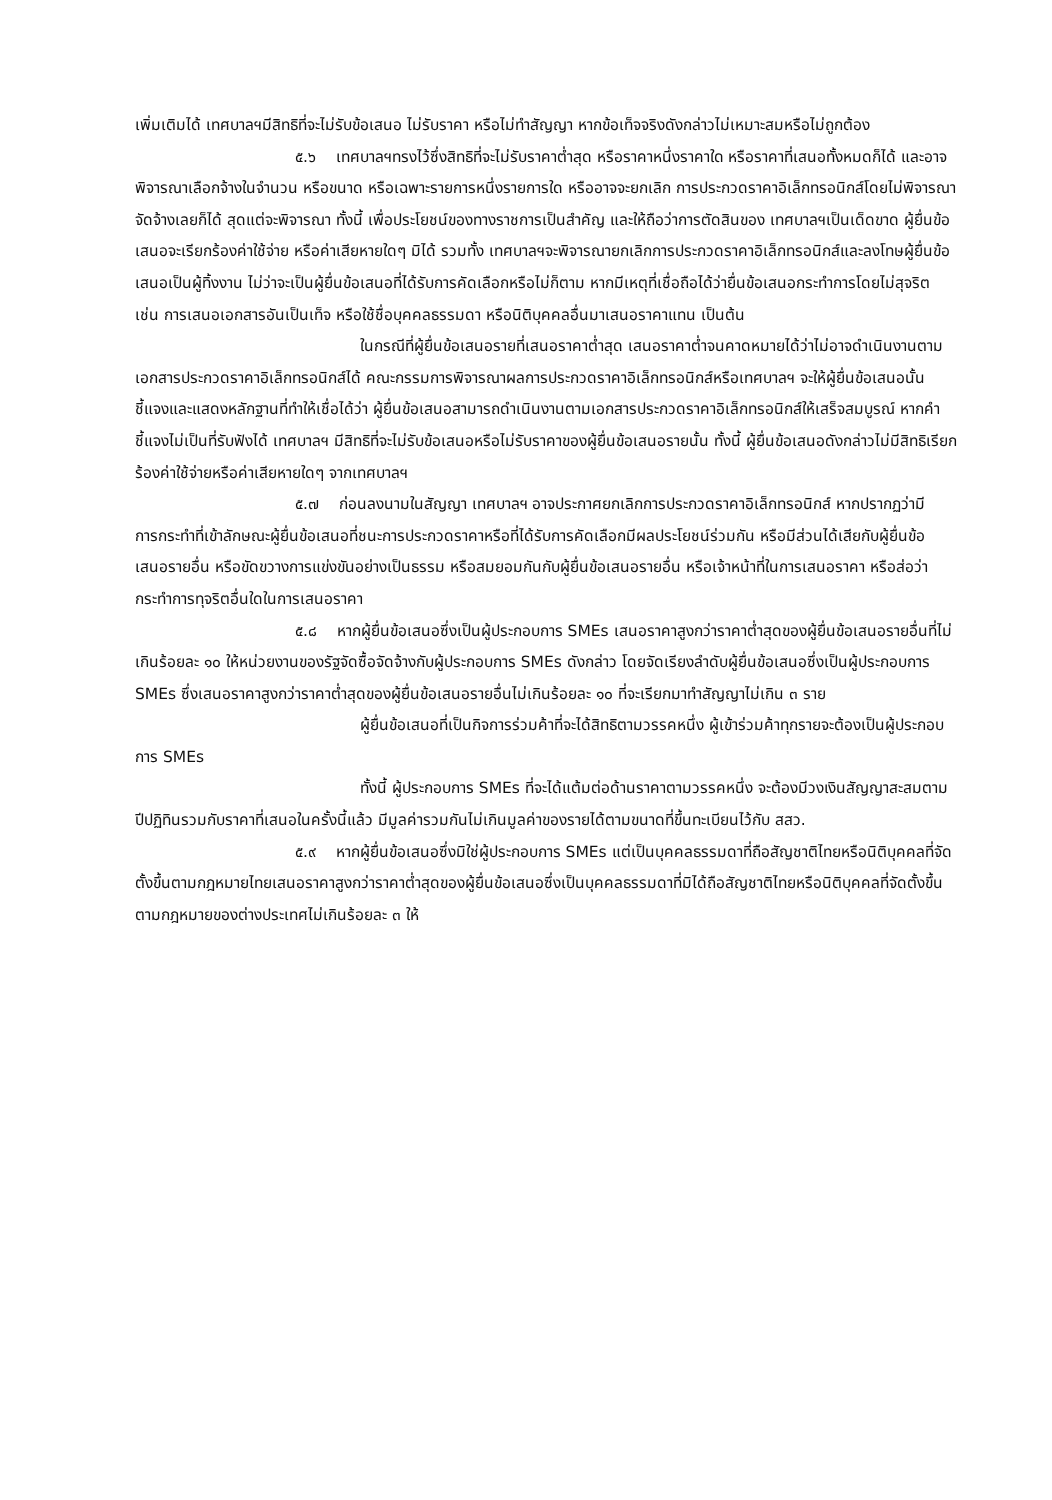เพิ่มเติมได้ เทศบาลฯมีสิทธิที่จะไม่รับข้อเสนอ ไม่รับราคา หรือไม่ทำสัญญา หากข้อเท็จจริงดังกล่าวไม่เหมาะสมหรือไม่ถูกต้อง
๕.๖ เทศบาลฯทรงไว้ซึ่งสิทธิที่จะไม่รับราคาต่ำสุด หรือราคาหนึ่งราคาใด หรือราคาที่เสนอทั้งหมดก็ได้ และอาจพิจารณาเลือกจ้างในจำนวน หรือขนาด หรือเฉพาะรายการหนึ่งรายการใด หรืออาจจะยกเลิก การประกวดราคาอิเล็กทรอนิกส์โดยไม่พิจารณาจัดจ้างเลยก็ได้ สุดแต่จะพิจารณา ทั้งนี้ เพื่อประโยชน์ของทางราชการเป็นสำคัญ และให้ถือว่าการตัดสินของ เทศบาลฯเป็นเด็ดขาด ผู้ยื่นข้อเสนอจะเรียกร้องค่าใช้จ่าย หรือค่าเสียหายใดๆ มิได้ รวมทั้ง เทศบาลฯจะพิจารณายกเลิกการประกวดราคาอิเล็กทรอนิกส์และลงโทษผู้ยื่นข้อเสนอเป็นผู้ทิ้งงาน ไม่ว่าจะเป็นผู้ยื่นข้อเสนอที่ได้รับการคัดเลือกหรือไม่ก็ตาม หากมีเหตุที่เชื่อถือได้ว่ายื่นข้อเสนอกระทำการโดยไม่สุจริต เช่น การเสนอเอกสารอันเป็นเท็จ หรือใช้ชื่อบุคคลธรรมดา หรือนิติบุคคลอื่นมาเสนอราคาแทน เป็นต้น
ในกรณีที่ผู้ยื่นข้อเสนอรายที่เสนอราคาต่ำสุด เสนอราคาต่ำจนคาดหมายได้ว่าไม่อาจดำเนินงานตามเอกสารประกวดราคาอิเล็กทรอนิกส์ได้ คณะกรรมการพิจารณาผลการประกวดราคาอิเล็กทรอนิกส์หรือเทศบาลฯ จะให้ผู้ยื่นข้อเสนอนั้นชี้แจงและแสดงหลักฐานที่ทำให้เชื่อได้ว่า ผู้ยื่นข้อเสนอสามารถดำเนินงานตามเอกสารประกวดราคาอิเล็กทรอนิกส์ให้เสร็จสมบูรณ์ หากคำชี้แจงไม่เป็นที่รับฟังได้ เทศบาลฯ มีสิทธิที่จะไม่รับข้อเสนอหรือไม่รับราคาของผู้ยื่นข้อเสนอรายนั้น ทั้งนี้ ผู้ยื่นข้อเสนอดังกล่าวไม่มีสิทธิเรียกร้องค่าใช้จ่ายหรือค่าเสียหายใดๆ จากเทศบาลฯ
๕.๗ ก่อนลงนามในสัญญา เทศบาลฯ อาจประกาศยกเลิกการประกวดราคาอิเล็กทรอนิกส์ หากปรากฏว่ามีการกระทำที่เข้าลักษณะผู้ยื่นข้อเสนอที่ชนะการประกวดราคาหรือที่ได้รับการคัดเลือกมีผลประโยชน์ร่วมกัน หรือมีส่วนได้เสียกับผู้ยื่นข้อเสนอรายอื่น หรือขัดขวางการแข่งขันอย่างเป็นธรรม หรือสมยอมกันกับผู้ยื่นข้อเสนอรายอื่น หรือเจ้าหน้าที่ในการเสนอราคา หรือส่อว่ากระทำการทุจริตอื่นใดในการเสนอราคา
๕.๘ หากผู้ยื่นข้อเสนอซึ่งเป็นผู้ประกอบการ SMEs เสนอราคาสูงกว่าราคาต่ำสุดของผู้ยื่นข้อเสนอรายอื่นที่ไม่เกินร้อยละ ๑๐ ให้หน่วยงานของรัฐจัดซื้อจัดจ้างกับผู้ประกอบการ SMEs ดังกล่าว โดยจัดเรียงลำดับผู้ยื่นข้อเสนอซึ่งเป็นผู้ประกอบการ SMEs ซึ่งเสนอราคาสูงกว่าราคาต่ำสุดของผู้ยื่นข้อเสนอรายอื่นไม่เกินร้อยละ ๑๐ ที่จะเรียกมาทำสัญญาไม่เกิน ๓ ราย
ผู้ยื่นข้อเสนอที่เป็นกิจการร่วมค้าที่จะได้สิทธิตามวรรคหนึ่ง ผู้เข้าร่วมค้าทุกรายจะต้องเป็นผู้ประกอบการ SMEs
ทั้งนี้ ผู้ประกอบการ SMEs ที่จะได้แต้มต่อด้านราคาตามวรรคหนึ่ง จะต้องมีวงเงินสัญญาสะสมตามปีปฏิทินรวมกับราคาที่เสนอในครั้งนี้แล้ว มีมูลค่ารวมกันไม่เกินมูลค่าของรายได้ตามขนาดที่ขึ้นทะเบียนไว้กับ สสว.
๕.๙ หากผู้ยื่นข้อเสนอซึ่งมิใช่ผู้ประกอบการ SMEs แต่เป็นบุคคลธรรมดาที่ถือสัญชาติไทยหรือนิติบุคคลที่จัดตั้งขึ้นตามกฎหมายไทยเสนอราคาสูงกว่าราคาต่ำสุดของผู้ยื่นข้อเสนอซึ่งเป็นบุคคลธรรมดาที่มิได้ถือสัญชาติไทยหรือนิติบุคคลที่จัดตั้งขึ้นตามกฎหมายของต่างประเทศไม่เกินร้อยละ ๓ ให้